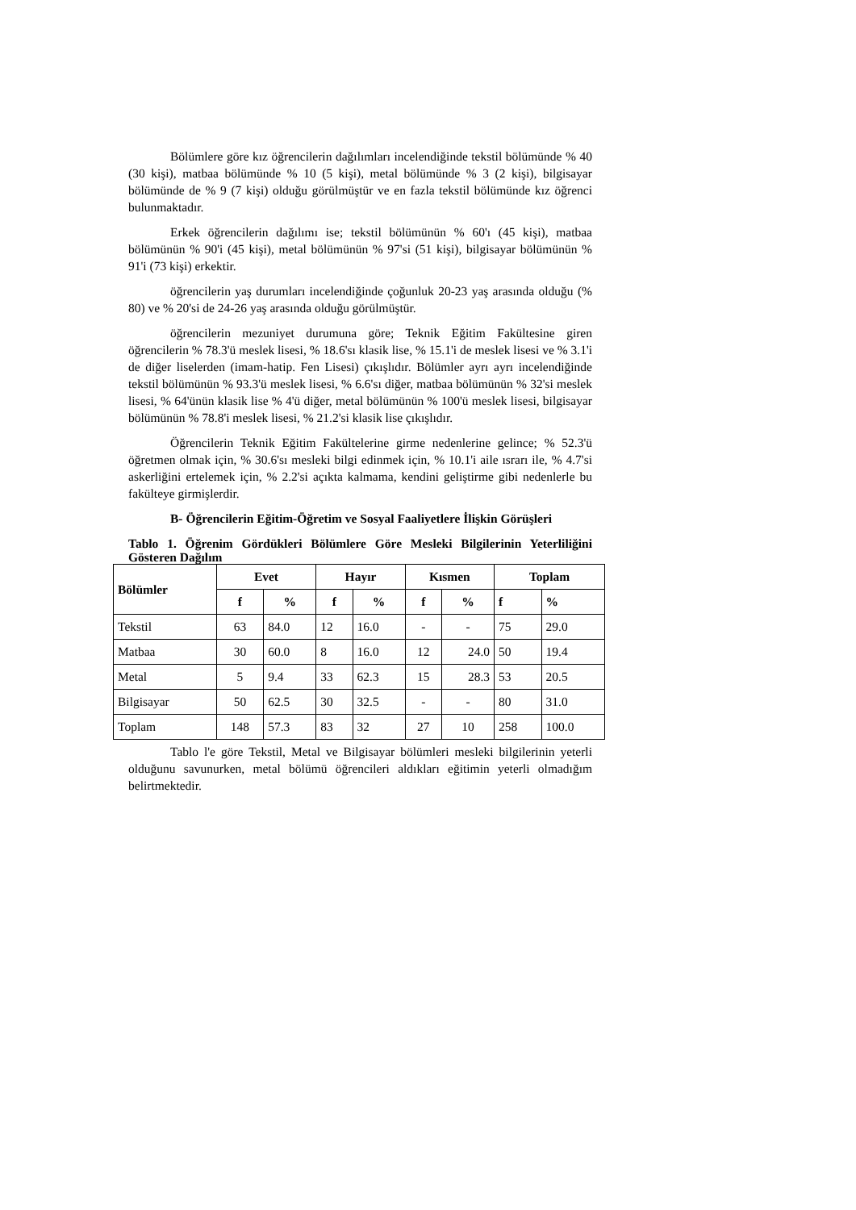Bölümlere göre kız öğrencilerin dağılımları incelendiğinde tekstil bölümünde % 40 (30 kişi), matbaa bölümünde % 10 (5 kişi), metal bölümünde % 3 (2 kişi), bilgisayar bölümünde de % 9 (7 kişi) olduğu görülmüştür ve en fazla tekstil bölümünde kız öğrenci bulunmaktadır.
Erkek öğrencilerin dağılımı ise; tekstil bölümünün % 60'ı (45 kişi), matbaa bölümünün % 90'i (45 kişi), metal bölümünün % 97'si (51 kişi), bilgisayar bölümünün % 91'i (73 kişi) erkektir.
öğrencilerin yaş durumları incelendiğinde çoğunluk 20-23 yaş arasında olduğu (% 80) ve % 20'si de 24-26 yaş arasında olduğu görülmüştür.
öğrencilerin mezuniyet durumuna göre; Teknik Eğitim Fakültesine giren öğrencilerin % 78.3'ü meslek lisesi, % 18.6'sı klasik lise, % 15.1'i de meslek lisesi ve % 3.1'i de diğer liselerden (imam-hatip. Fen Lisesi) çıkışlıdır. Bölümler ayrı ayrı incelendiğinde tekstil bölümünün % 93.3'ü meslek lisesi, % 6.6'sı diğer, matbaa bölümünün % 32'si meslek lisesi, % 64'ünün klasik lise % 4'ü diğer, metal bölümünün % 100'ü meslek lisesi, bilgisayar bölümünün % 78.8'i meslek lisesi, % 21.2'si klasik lise çıkışlıdır.
Öğrencilerin Teknik Eğitim Fakültelerine girme nedenlerine gelince; % 52.3'ü öğretmen olmak için, % 30.6'sı mesleki bilgi edinmek için, % 10.1'i aile ısrarı ile, % 4.7'si askerliğini ertelemek için, % 2.2'si açıkta kalmama, kendini geliştirme gibi nedenlerle bu fakülteye girmişlerdir.
B- Öğrencilerin Eğitim-Öğretim ve Sosyal Faaliyetlere İlişkin Görüşleri
Tablo 1. Öğrenim Gördükleri Bölümlere Göre Mesleki Bilgilerinin Yeterliliğini Gösteren Dağılım
| Bölümler | Evet | | Hayır | | Kısmen | | Toplam | |
| --- | --- | --- | --- | --- | --- | --- | --- | --- |
| | f | % | f | % | f | % | f | % |
| Tekstil | 63 | 84.0 | 12 | 16.0 | - | - | 75 | 29.0 |
| Matbaa | 30 | 60.0 | 8 | 16.0 | 12 | 24.0 | 50 | 19.4 |
| Metal | 5 | 9.4 | 33 | 62.3 | 15 | 28.3 | 53 | 20.5 |
| Bilgisayar | 50 | 62.5 | 30 | 32.5 | - | - | 80 | 31.0 |
| Toplam | 148 | 57.3 | 83 | 32 | 27 | 10 | 258 | 100.0 |
Tablo l'e göre Tekstil, Metal ve Bilgisayar bölümleri mesleki bilgilerinin yeterli olduğunu savunurken, metal bölümü öğrencileri aldıkları eğitimin yeterli olmadığım belirtmektedir.